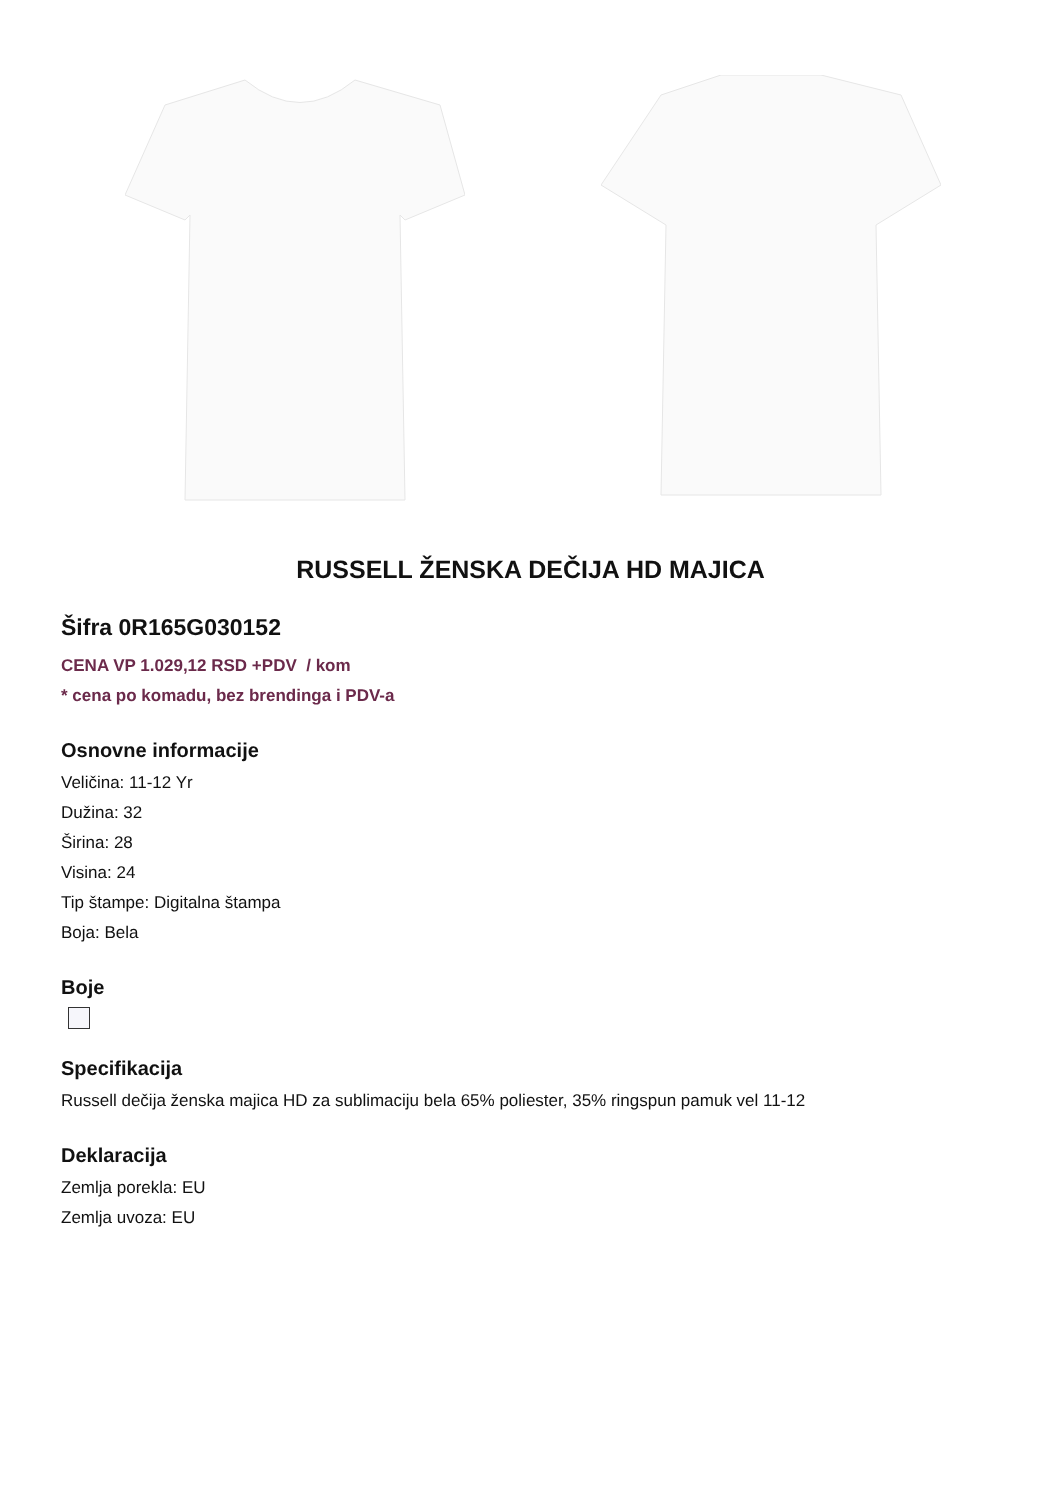RUSSELL ŽENSKA DEČIJA HD MAJICA
Šifra 0R165G030152
CENA VP 1.029,12 RSD +PDV / kom
* cena po komadu, bez brendinga i PDV-a
Osnovne informacije
Veličina: 11-12 Yr
Dužina: 32
Širina: 28
Visina: 24
Tip štampe: Digitalna štampa
Boja: Bela
Boje
Specifikacija
Russell dečija ženska majica HD za sublimaciju bela 65% poliester, 35% ringspun pamuk vel 11-12
Deklaracija
Zemlja porekla: EU
Zemlja uvoza: EU